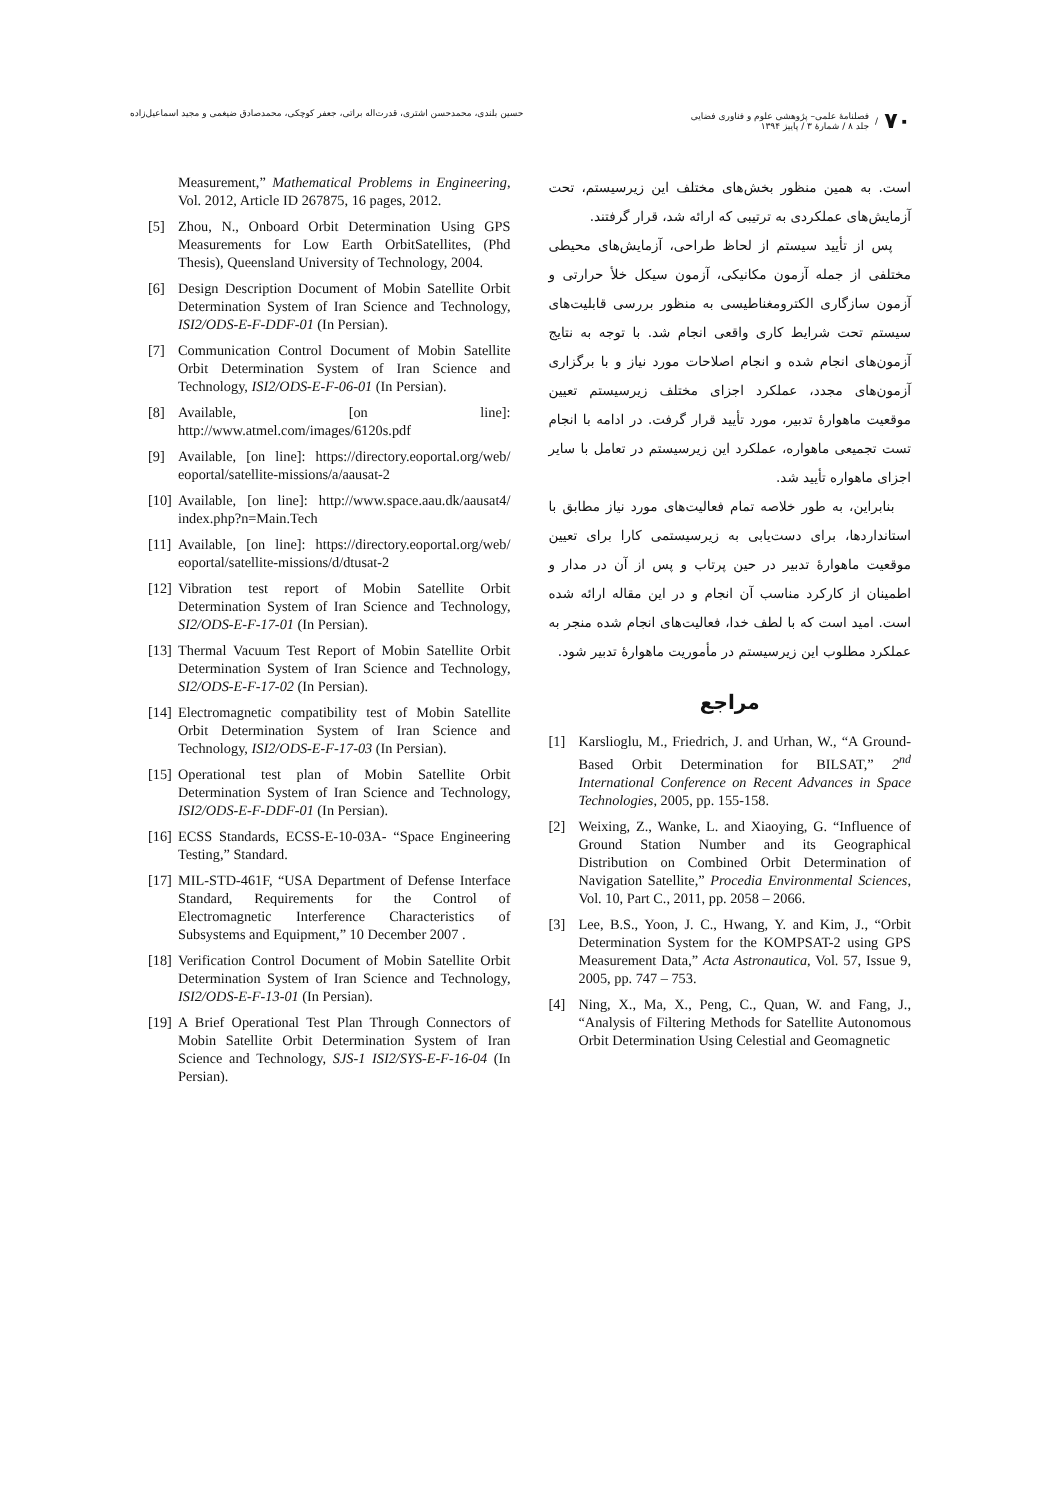۷۰ / فصلنامهٔ علمی– پژوهشی علوم و فناوری فضایی
جلد ۸ / شمارهٔ ۳ / پاییز ۱۳۹۴
حسین بلندی، محمدحسن اشتری، قدرت‌اله براتی، جعفر کوچکی، محمدصادق ضیغمی و مجید اسماعیل‌زاده
است. به همین منظور بخش‌های مختلف این زیرسیستم، تحت آزمایش‌های عملکردی به ترتیبی که ارائه شد، قرار گرفتند.
پس از تأیید سیستم از لحاظ طراحی، آزمایش‌های محیطی مختلفی از جمله آزمون مکانیکی، آزمون سیکل خلأ حرارتی و آزمون سازگاری الکترومغناطیسی به منظور بررسی قابلیت‌های سیستم تحت شرایط کاری واقعی انجام شد. با توجه به نتایج آزمون‌های انجام شده و انجام اصلاحات مورد نیاز و با برگزاری آزمون‌های مجدد، عملکرد اجزای مختلف زیرسیستم تعیین موقعیت ماهوارهٔ تدبیر، مورد تأیید قرار گرفت. در ادامه با انجام تست تجمیعی ماهواره، عملکرد این زیرسیستم در تعامل با سایر اجزای ماهواره تأیید شد.
بنابراین، به طور خلاصه تمام فعالیت‌های مورد نیاز مطابق با استانداردها، برای دست‌یابی به زیرسیستمی کارا برای تعیین موقعیت ماهوارهٔ تدبیر در حین پرتاب و پس از آن در مدار و اطمینان از کارکرد مناسب آن انجام و در این مقاله ارائه شده است. امید است که با لطف خدا، فعالیت‌های انجام شده منجر به عملکرد مطلوب این زیرسیستم در مأموریت ماهوارهٔ تدبیر شود.
مراجع
[1] Karslioglu, M., Friedrich, J. and Urhan, W., “A Ground-Based Orbit Determination for BILSAT,” 2<sup>nd</sup> International Conference on Recent Advances in Space Technologies, 2005, pp. 155-158.
[2] Weixing, Z., Wanke, L. and Xiaoying, G. “Influence of Ground Station Number and its Geographical Distribution on Combined Orbit Determination of Navigation Satellite,” Procedia Environmental Sciences, Vol. 10, Part C., 2011, pp. 2058 – 2066.
[3] Lee, B.S., Yoon, J. C., Hwang, Y. and Kim, J., “Orbit Determination System for the KOMPSAT-2 using GPS Measurement Data,” Acta Astronautica, Vol. 57, Issue 9, 2005, pp. 747 – 753.
[4] Ning, X., Ma, X., Peng, C., Quan, W. and Fang, J., “Analysis of Filtering Methods for Satellite Autonomous Orbit Determination Using Celestial and Geomagnetic
Measurement,” Mathematical Problems in Engineering, Vol. 2012, Article ID 267875, 16 pages, 2012.
[5] Zhou, N., Onboard Orbit Determination Using GPS Measurements for Low Earth OrbitSatellites, (Phd Thesis), Queensland University of Technology, 2004.
[6] Design Description Document of Mobin Satellite Orbit Determination System of Iran Science and Technology, ISI2/ODS-E-F-DDF-01 (In Persian).
[7] Communication Control Document of Mobin Satellite Orbit Determination System of Iran Science and Technology, ISI2/ODS-E-F-06-01 (In Persian).
[8] Available, [on line]: http://www.atmel.com/images/6120s.pdf
[9] Available, [on line]: https://directory.eoportal.org/web/ eoportal/satellite-missions/a/aausat-2
[10] Available, [on line]: http://www.space.aau.dk/aausat4/ index.php?n=Main.Tech
[11] Available, [on line]: https://directory.eoportal.org/web/ eoportal/satellite-missions/d/dtusat-2
[12] Vibration test report of Mobin Satellite Orbit Determination System of Iran Science and Technology, SI2/ODS-E-F-17-01 (In Persian).
[13] Thermal Vacuum Test Report of Mobin Satellite Orbit Determination System of Iran Science and Technology, SI2/ODS-E-F-17-02 (In Persian).
[14] Electromagnetic compatibility test of Mobin Satellite Orbit Determination System of Iran Science and Technology, ISI2/ODS-E-F-17-03 (In Persian).
[15] Operational test plan of Mobin Satellite Orbit Determination System of Iran Science and Technology, ISI2/ODS-E-F-DDF-01 (In Persian).
[16] ECSS Standards, ECSS-E-10-03A- “Space Engineering Testing,” Standard.
[17] MIL-STD-461F, “USA Department of Defense Interface Standard, Requirements for the Control of Electromagnetic Interference Characteristics of Subsystems and Equipment,” 10 December 2007 .
[18] Verification Control Document of Mobin Satellite Orbit Determination System of Iran Science and Technology, ISI2/ODS-E-F-13-01 (In Persian).
[19] A Brief Operational Test Plan Through Connectors of Mobin Satellite Orbit Determination System of Iran Science and Technology, SJS-1 ISI2/SYS-E-F-16-04 (In Persian).